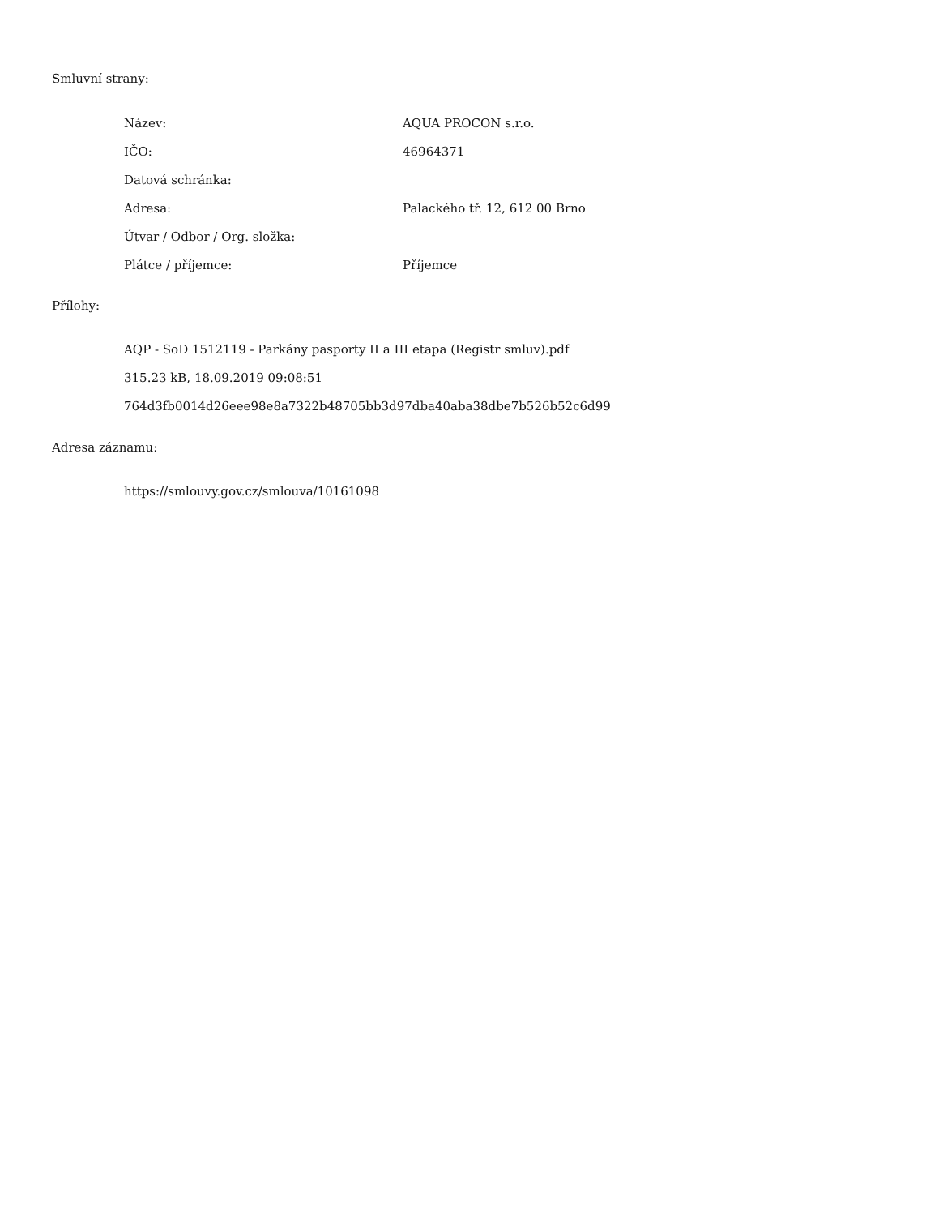Smluvní strany:
| Název: | AQUA PROCON s.r.o. |
| IČO: | 46964371 |
| Datová schránka: | |
| Adresa: | Palackého tř. 12, 612 00 Brno |
| Útvar / Odbor / Org. složka: | |
| Plátce / příjemce: | Příjemce |
Přílohy:
AQP - SoD 1512119 - Parkány pasporty II a III etapa (Registr smluv).pdf
315.23 kB, 18.09.2019 09:08:51
764d3fb0014d26eee98e8a7322b48705bb3d97dba40aba38dbe7b526b52c6d99
Adresa záznamu:
https://smlouvy.gov.cz/smlouva/10161098